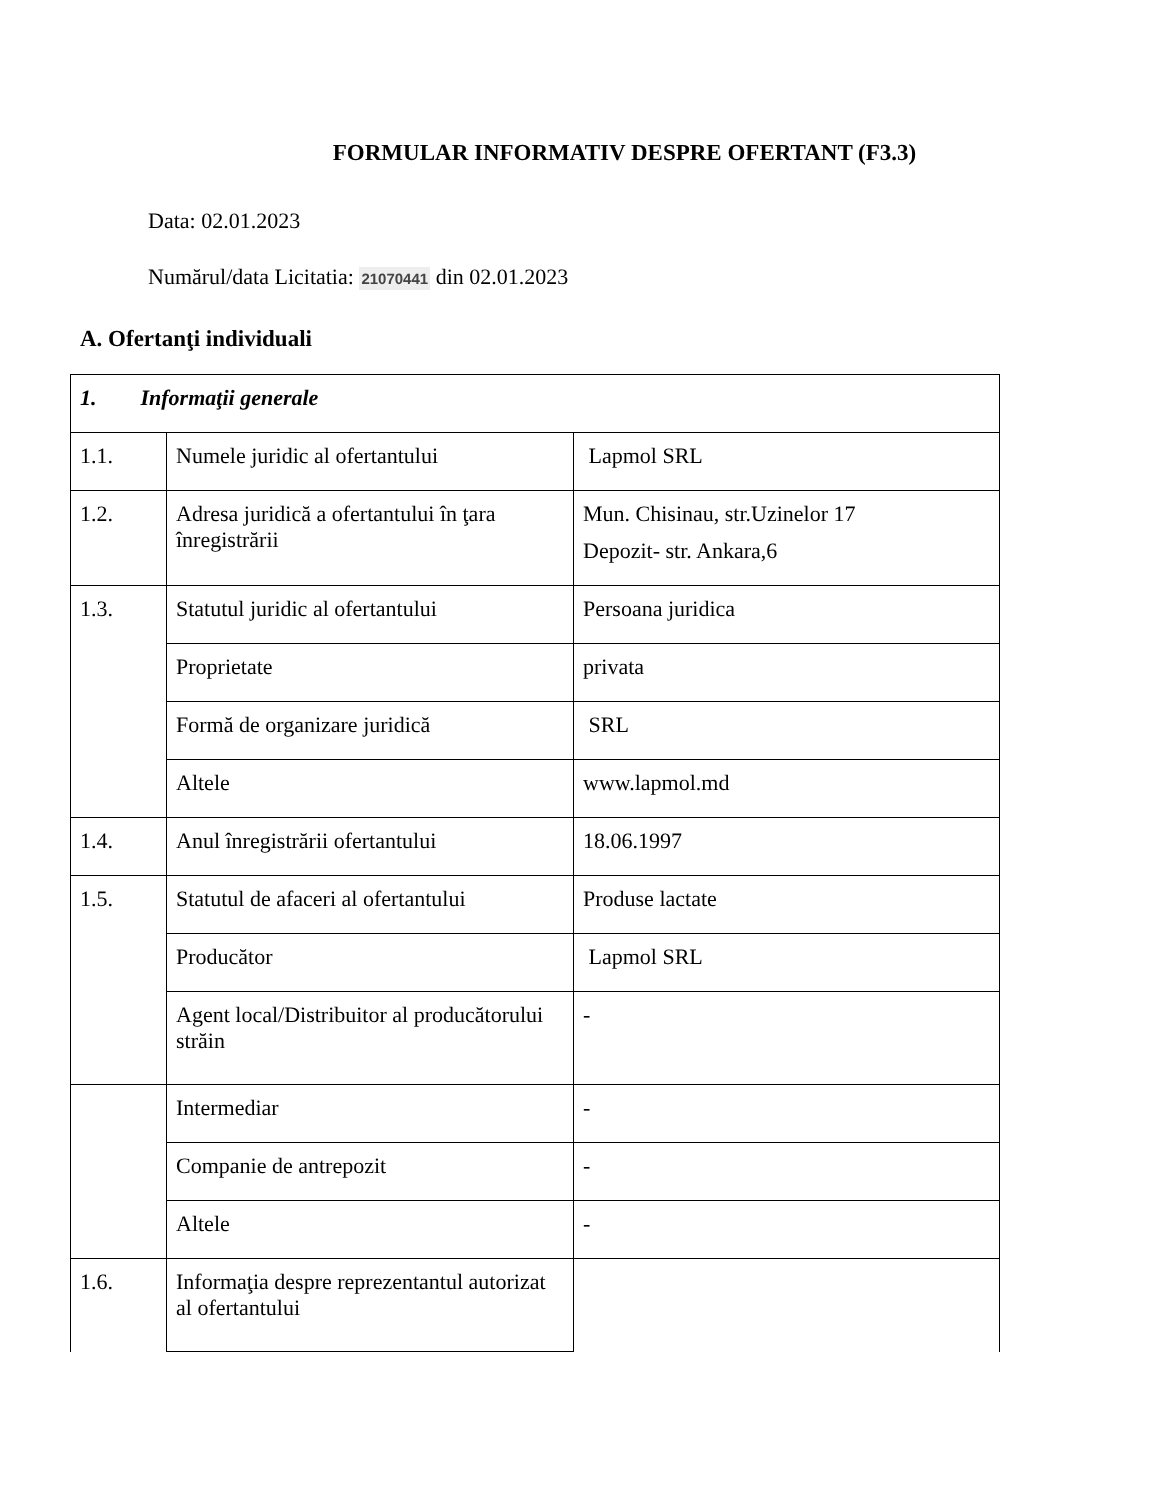FORMULAR INFORMATIV DESPRE OFERTANT (F3.3)
Data: 02.01.2023
Numărul/data Licitatia: 21070441 din 02.01.2023
A. Ofertanţi individuali
| 1. Informaţii generale | | |
| 1.1. | Numele juridic al ofertantului | Lapmol SRL |
| 1.2. | Adresa juridică a ofertantului în ţara înregistrării | Mun. Chisinau, str.Uzinelor 17 Depozit- str. Ankara,6 |
| 1.3. | Statutul juridic al ofertantului | Persoana juridica |
| | Proprietate | privata |
| | Formă de organizare juridică | SRL |
| | Altele | www.lapmol.md |
| 1.4. | Anul înregistrării ofertantului | 18.06.1997 |
| 1.5. | Statutul de afaceri al ofertantului | Produse lactate |
| | Producător | Lapmol SRL |
| | Agent local/Distribuitor al producătorului străin | - |
| | Intermediar | - |
| | Companie de antrepozit | - |
| | Altele | - |
| 1.6. | Informaţia despre reprezentantul autorizat al ofertantului | |